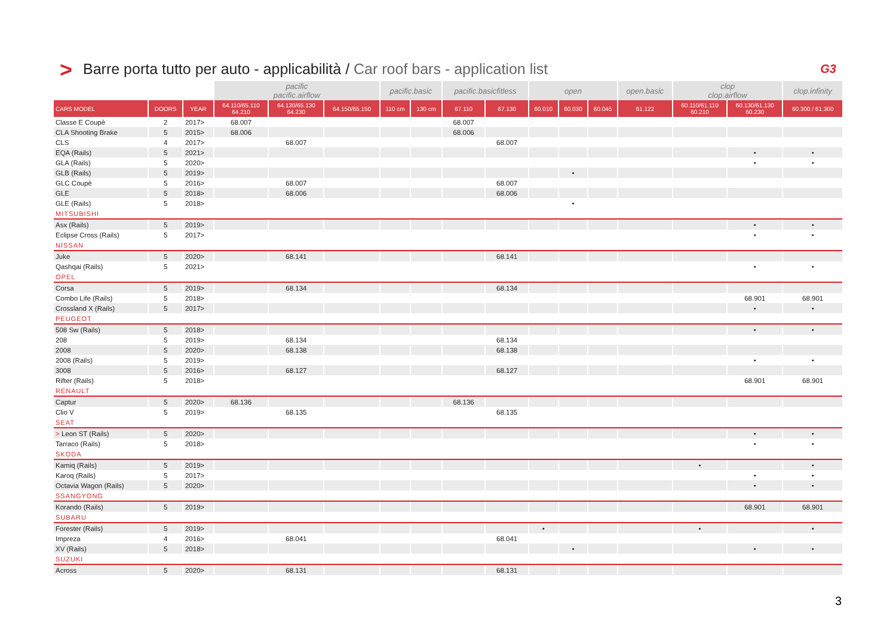> Barre porta tutto per auto - applicabilità / Car roof bars - application list G3
| | | | pacific pacific.airflow | | | pacific.basic | | pacific.basicfitless | | open | | | open.basic | clop clop.airflow | | clop.infinity |
| --- | --- | --- | --- | --- | --- | --- | --- | --- | --- | --- | --- | --- | --- | --- | --- | --- |
| CARS MODEL | DOORS | YEAR | 64.110/65.110 64.210 | 64.130/65.130 64.230 | 64.150/65.150 | 110 cm | 130 cm | 67.110 | 67.130 | 60.010 | 60.030 | 60.045 | 61.122 | 60.110/61.110 60.210 | 60.130/61.130 60.230 | 60.300 / 61.300 |
| Classe E Coupè | 2 | 2017> | 68.007 | | | | | 68.007 | | | | | | | | |
| CLA Shooting Brake | 5 | 2015> | 68.006 | | | | | 68.006 | | | | | | | | |
| CLS | 4 | 2017> | | 68.007 | | | | | 68.007 | | | | | | | |
| EQA (Rails) | 5 | 2021> | | | | | | | | | | | | | • | • |
| GLA (Rails) | 5 | 2020> | | | | | | | | | | | | | • | • |
| GLB (Rails) | 5 | 2019> | | | | | | | | | • | | | | | |
| GLC Coupè | 5 | 2016> | | 68.007 | | | | | 68.007 | | | | | | | |
| GLE | 5 | 2018> | | 68.006 | | | | | 68.006 | | | | | | | |
| GLE (Rails) | 5 | 2018> | | | | | | | | | • | | | | | |
| MITSUBISHI | | | | | | | | | | | | | | | | |
| Asx (Rails) | 5 | 2019> | | | | | | | | | | | | | • | • |
| Eclipse Cross (Rails) | 5 | 2017> | | | | | | | | | | | | | • | • |
| NISSAN | | | | | | | | | | | | | | | | |
| Juke | 5 | 2020> | | 68.141 | | | | | 68.141 | | | | | | | |
| Qashqai (Rails) | 5 | 2021> | | | | | | | | | | | | | • | • |
| OPEL | | | | | | | | | | | | | | | | |
| Corsa | 5 | 2019> | | 68.134 | | | | | 68.134 | | | | | | | |
| Combo Life (Rails) | 5 | 2018> | | | | | | | | | | | | | 68.901 | 68.901 |
| Crossland X (Rails) | 5 | 2017> | | | | | | | | | | | | | • | • |
| PEUGEOT | | | | | | | | | | | | | | | | |
| 508 Sw (Rails) | 5 | 2018> | | | | | | | | | | | | | • | • |
| 208 | 5 | 2019> | | 68.134 | | | | | 68.134 | | | | | | | |
| 2008 | 5 | 2020> | | 68.138 | | | | | 68.138 | | | | | | | |
| 2008 (Rails) | 5 | 2019> | | | | | | | | | | | | | • | • |
| 3008 | 5 | 2016> | | 68.127 | | | | | 68.127 | | | | | | | |
| Rifter (Rails) | 5 | 2018> | | | | | | | | | | | | | 68.901 | 68.901 |
| RENAULT | | | | | | | | | | | | | | | | |
| Captur | 5 | 2020> | 68.136 | | | | | 68.136 | | | | | | | | |
| Clio V | 5 | 2019> | | 68.135 | | | | | 68.135 | | | | | | | |
| SEAT | | | | | | | | | | | | | | | | |
| > Leon ST (Rails) | 5 | 2020> | | | | | | | | | | | | | • | • |
| Tarraco (Rails) | 5 | 2018> | | | | | | | | | | | | | • | • |
| SKODA | | | | | | | | | | | | | | | | |
| Kamiq (Rails) | 5 | 2019> | | | | | | | | | | | | • | | • |
| Karoq (Rails) | 5 | 2017> | | | | | | | | | | | | | • | • |
| Octavia Wagon (Rails) | 5 | 2020> | | | | | | | | | | | | | • | • |
| SSANGYONG | | | | | | | | | | | | | | | | |
| Korando (Rails) | 5 | 2019> | | | | | | | | | | | | | 68.901 | 68.901 |
| SUBARU | | | | | | | | | | | | | | | | |
| Forester (Rails) | 5 | 2019> | | | | | | | | • | | | | • | | • |
| Impreza | 4 | 2016> | | 68.041 | | | | | 68.041 | | | | | | | |
| XV (Rails) | 5 | 2018> | | | | | | | | | • | | | | • | • |
| SUZUKI | | | | | | | | | | | | | | | | |
| Across | 5 | 2020> | | 68.131 | | | | | 68.131 | | | | | | | |
3